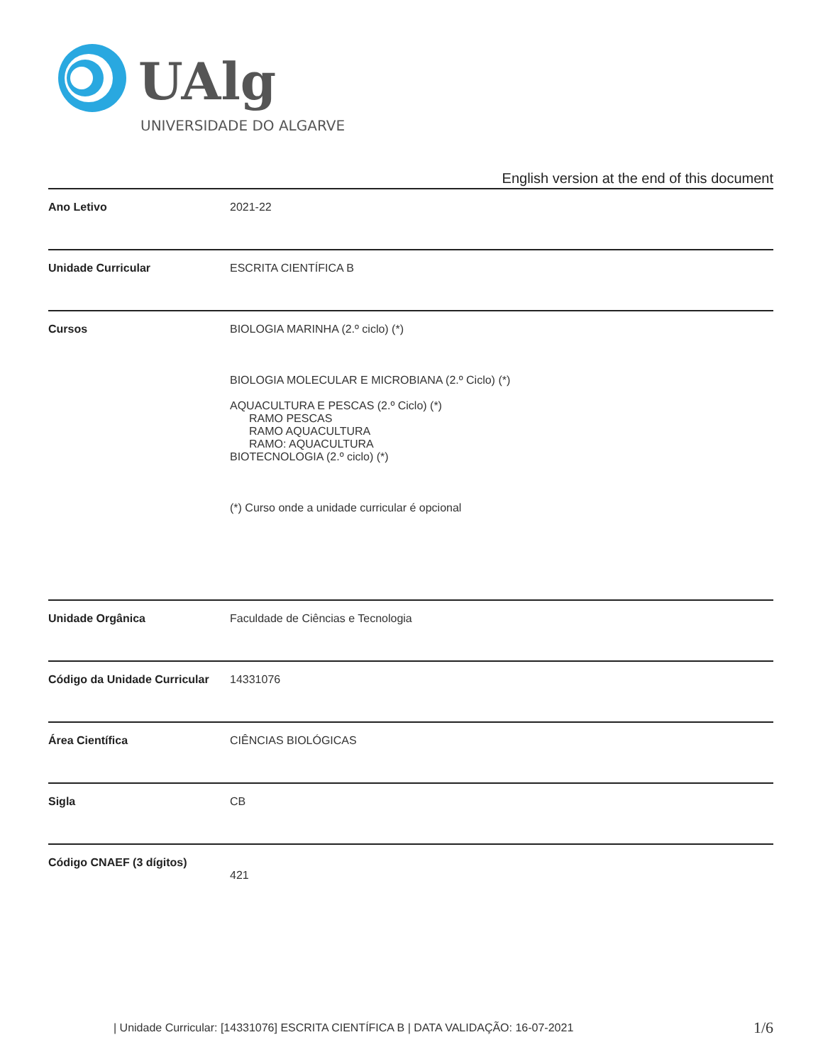UAlg
UNIVERSIDADE DO ALGARVE
English version at the end of this document
| Ano Letivo | 2021-22 |
| Unidade Curricular | ESCRITA CIENTÍFICA B |
| Cursos | BIOLOGIA MARINHA (2.º ciclo) (*) BIOLOGIA MOLECULAR E MICROBIANA (2.º Ciclo) (*) AQUACULTURA E PESCAS (2.º Ciclo) (*) RAMO PESCAS RAMO AQUACULTURA RAMO: AQUACULTURA BIOTECNOLOGIA (2.º ciclo) (*) (*) Curso onde a unidade curricular é opcional |
| Unidade Orgânica | Faculdade de Ciências e Tecnologia |
| Código da Unidade Curricular | 14331076 |
| Área Científica | CIÊNCIAS BIOLÓGICAS |
| Sigla | CB |
| Código CNAEF (3 dígitos) | 421 |
| Unidade Curricular: [14331076] ESCRITA CIENTÍFICA B | DATA VALIDAÇÃO: 16-07-2021
1/6